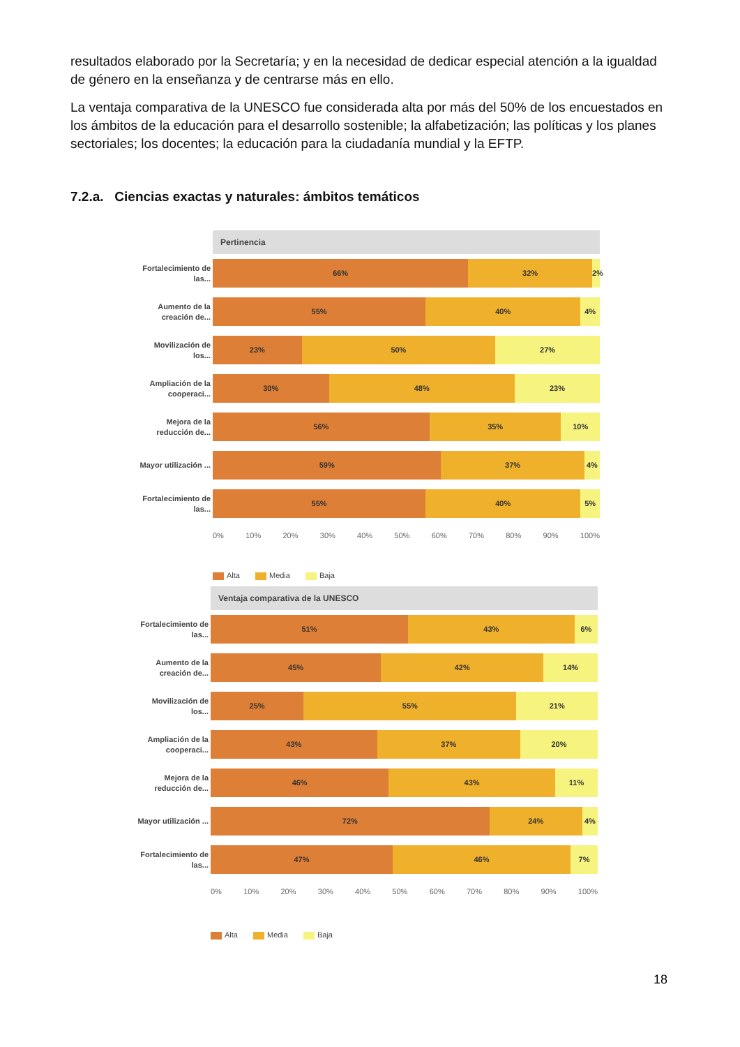resultados elaborado por la Secretaría; y en la necesidad de dedicar especial atención a la igualdad de género en la enseñanza y de centrarse más en ello.
La ventaja comparativa de la UNESCO fue considerada alta por más del 50% de los encuestados en los ámbitos de la educación para el desarrollo sostenible; la alfabetización; las políticas y los planes sectoriales; los docentes; la educación para la ciudadanía mundial y la EFTP.
7.2.a. Ciencias exactas y naturales: ámbitos temáticos
Pertinencia
Fortalecimiento de las...
66% 32% 2%
Aumento de la creación de...
55% 40% 4%
Movilización de los...
23% 50% 27%
Ampliación de la cooperaci...
30% 48% 23%
Mejora de la reducción de...
56% 35% 10%
Mayor utilización ...
59% 37% 4%
Fortalecimiento de las...
55% 40% 5%
0% 10% 20% 30% 40% 50% 60% 70% 80% 90% 100%
Alta Media Baja
Ventaja comparativa de la UNESCO
Fortalecimiento de las...
51% 43% 6%
Aumento de la creación de...
45% 42% 14%
Movilización de los...
25% 55% 21%
Ampliación de la cooperaci...
43% 37% 20%
Mejora de la reducción de...
46% 43% 11%
Mayor utilización ...
72% 24% 4%
Fortalecimiento de las...
47% 46% 7%
0% 10% 20% 30% 40% 50% 60% 70% 80% 90% 100%
Alta Media Baja
18